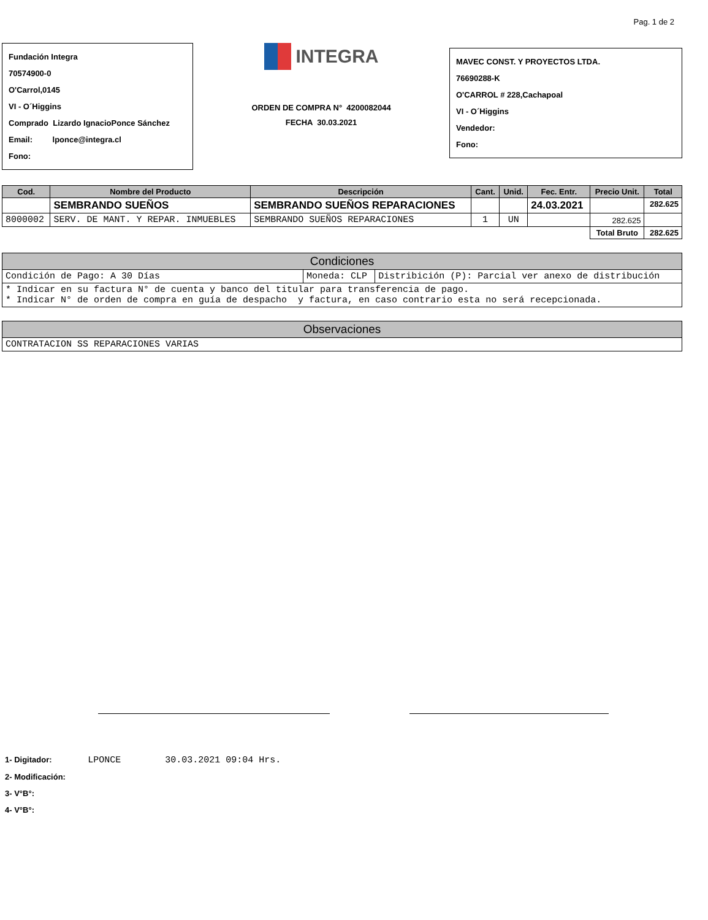Pag. 1 de 2
Fundación Integra
70574900-0
O'Carrol,0145
VI - O´Higgins
Comprado Lizardo IgnacioPonce Sánchez
Email: lponce@integra.cl
Fono:
INTEGRA
ORDEN DE COMPRA N° 4200082044
FECHA 30.03.2021
MAVEC CONST. Y PROYECTOS LTDA.
76690288-K
O'CARROL # 228,Cachapoal
VI - O´Higgins
Vendedor:
Fono:
| Cod. | Nombre del Producto | Descripción | Cant. | Unid. | Fec. Entr. | Precio Unit. | Total |
| --- | --- | --- | --- | --- | --- | --- | --- |
| | SEMBRANDO SUEÑOS | SEMBRANDO SUEÑOS REPARACIONES | | | 24.03.2021 | | 282.625 |
| 8000002 | SERV. DE MANT. Y REPAR. INMUEBLES | SEMBRANDO SUEÑOS REPARACIONES | 1 | UN | | 282.625 | |
| | | | | | | Total Bruto | 282.625 |
| Condiciones | | |
| --- | --- | --- |
| Condición de Pago: A 30 Días | Moneda: CLP | Distribición (P): Parcial ver anexo de distribución |
| * Indicar en su factura N° de cuenta y banco del titular para transferencia de pago. * Indicar N° de orden de compra en guía de despacho y factura, en caso contrario esta no será recepcionada. | | |
| Observaciones |
| --- |
| CONTRATACION SS REPARACIONES VARIAS |
1- Digitador: LPONCE 30.03.2021 09:04 Hrs.
2- Modificación:
3- V°B°:
4- V°B°: